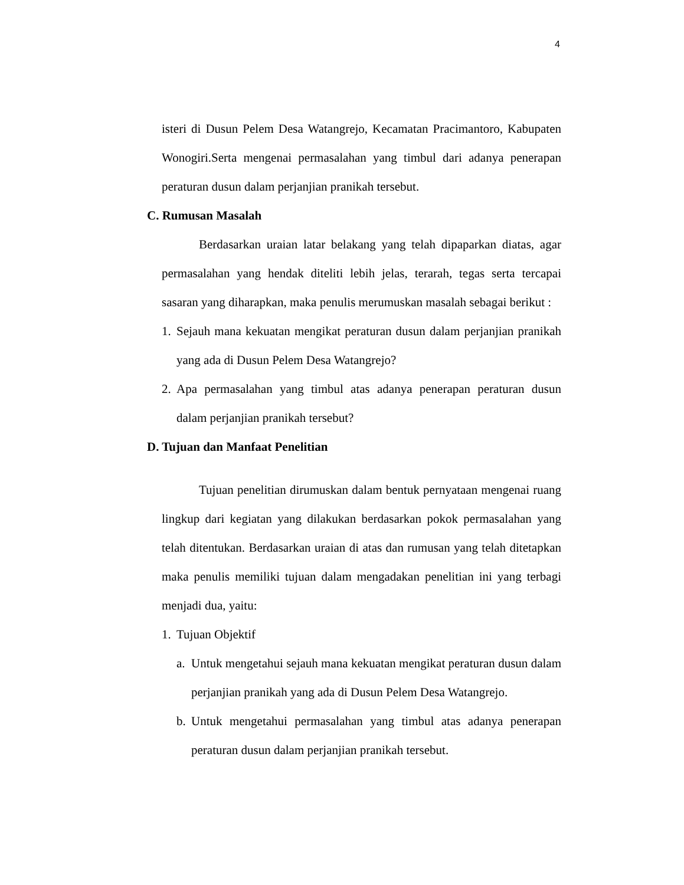4
isteri di Dusun Pelem Desa Watangrejo, Kecamatan Pracimantoro, Kabupaten Wonogiri.Serta mengenai permasalahan yang timbul dari adanya penerapan peraturan dusun dalam perjanjian pranikah tersebut.
C. Rumusan Masalah
Berdasarkan uraian latar belakang yang telah dipaparkan diatas, agar permasalahan yang hendak diteliti lebih jelas, terarah, tegas serta tercapai sasaran yang diharapkan, maka penulis merumuskan masalah sebagai berikut :
1.
Sejauh mana kekuatan mengikat peraturan dusun dalam perjanjian pranikah yang ada di Dusun Pelem Desa Watangrejo?
2.
Apa permasalahan yang timbul atas adanya penerapan peraturan dusun dalam perjanjian pranikah tersebut?
D. Tujuan dan Manfaat Penelitian
Tujuan penelitian dirumuskan dalam bentuk pernyataan mengenai ruang lingkup dari kegiatan yang dilakukan berdasarkan pokok permasalahan yang telah ditentukan. Berdasarkan uraian di atas dan rumusan yang telah ditetapkan maka penulis memiliki tujuan dalam mengadakan penelitian ini yang terbagi menjadi dua, yaitu:
1.
Tujuan Objektif
a.
Untuk mengetahui sejauh mana kekuatan mengikat peraturan dusun dalam perjanjian pranikah yang ada di Dusun Pelem Desa Watangrejo.
b.
Untuk mengetahui permasalahan yang timbul atas adanya penerapan peraturan dusun dalam perjanjian pranikah tersebut.